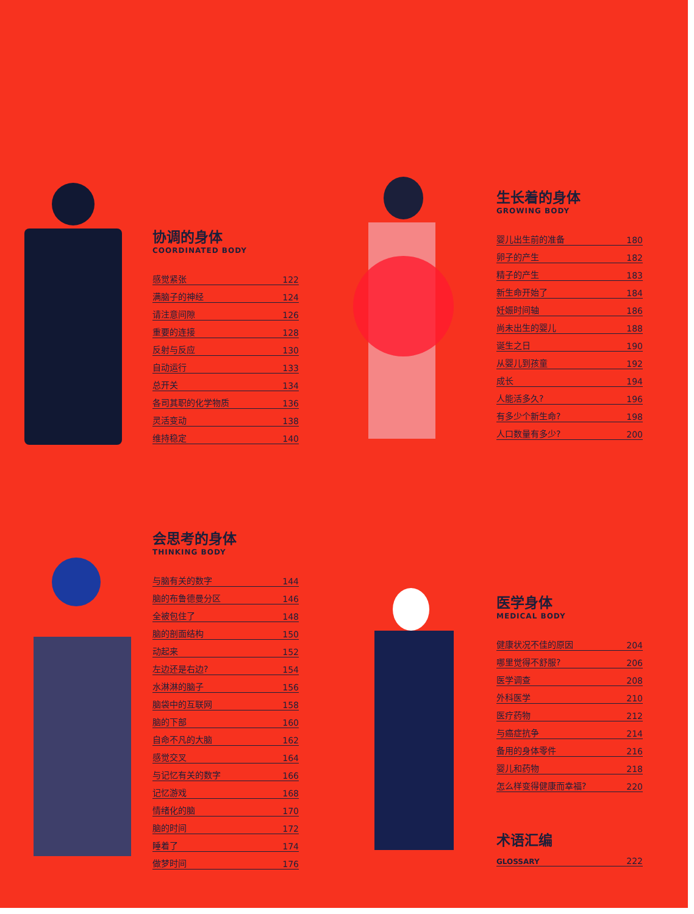协调的身体
COORDINATED BODY
感觉紧张 122
满脑子的神经 124
请注意间隙 126
重要的连接 128
反射与反应 130
自动运行 133
总开关 134
各司其职的化学物质 136
灵活变动 138
维持稳定 140
生长着的身体
GROWING BODY
婴儿出生前的准备 180
卵子的产生 182
精子的产生 183
新生命开始了 184
妊娠时间轴 186
尚未出生的婴儿 188
诞生之日 190
从婴儿到孩童 192
成长 194
人能活多久? 196
有多少个新生命? 198
人口数量有多少? 200
会思考的身体
THINKING BODY
与脑有关的数字 144
脑的布鲁德曼分区 146
全被包住了 148
脑的剖面结构 150
动起来 152
左边还是右边? 154
水淋淋的脑子 156
脑袋中的互联网 158
脑的下部 160
自命不凡的大脑 162
感觉交叉 164
与记忆有关的数字 166
记忆游戏 168
情绪化的脑 170
脑的时间 172
睡着了 174
做梦时间 176
医学身体
MEDICAL BODY
健康状况不佳的原因 204
哪里觉得不舒服? 206
医学调查 208
外科医学 210
医疗药物 212
与癌症抗争 214
备用的身体零件 216
婴儿和药物 218
怎么样变得健康而幸福? 220
术语汇编
GLOSSARY 222